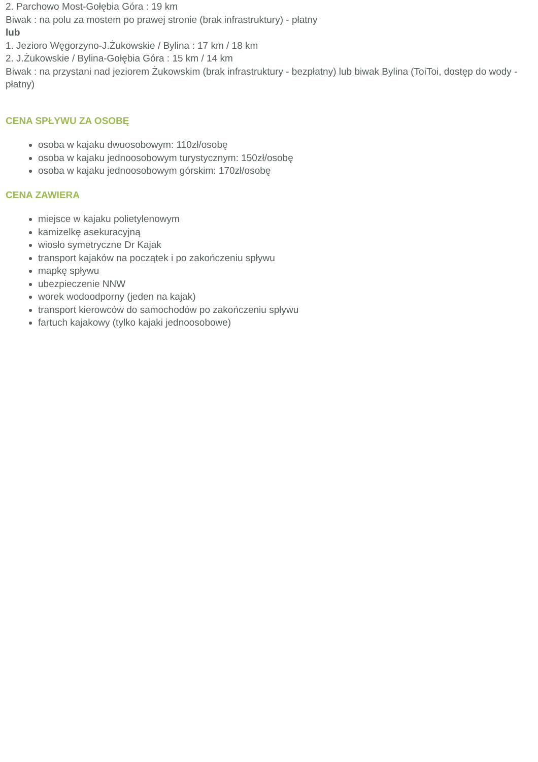2. Parchowo Most-Gołębia Góra : 19 km
Biwak : na polu za mostem po prawej stronie (brak infrastruktury) - płatny
lub
1. Jezioro Węgorzyno-J.Żukowskie / Bylina : 17 km / 18 km
2. J.Żukowskie / Bylina-Gołębia Góra : 15 km / 14 km
Biwak : na przystani nad jeziorem Żukowskim (brak infrastruktury - bezpłatny) lub biwak Bylina (ToiToi, dostęp do wody - płatny)
CENA SPŁYWU ZA OSOBĘ
osoba w kajaku dwuosobowym: 110zł/osobę
osoba w kajaku jednoosobowym turystycznym: 150zł/osobę
osoba w kajaku jednoosobowym górskim: 170zł/osobę
CENA ZAWIERA
miejsce w kajaku polietylenowym
kamizelkę asekuracyjną
wiosło symetryczne Dr Kajak
transport kajaków na początek i po zakończeniu spływu
mapkę spływu
ubezpieczenie NNW
worek wodoodporny (jeden na kajak)
transport kierowców do samochodów po zakończeniu spływu
fartuch kajakowy (tylko kajaki jednoosobowe)